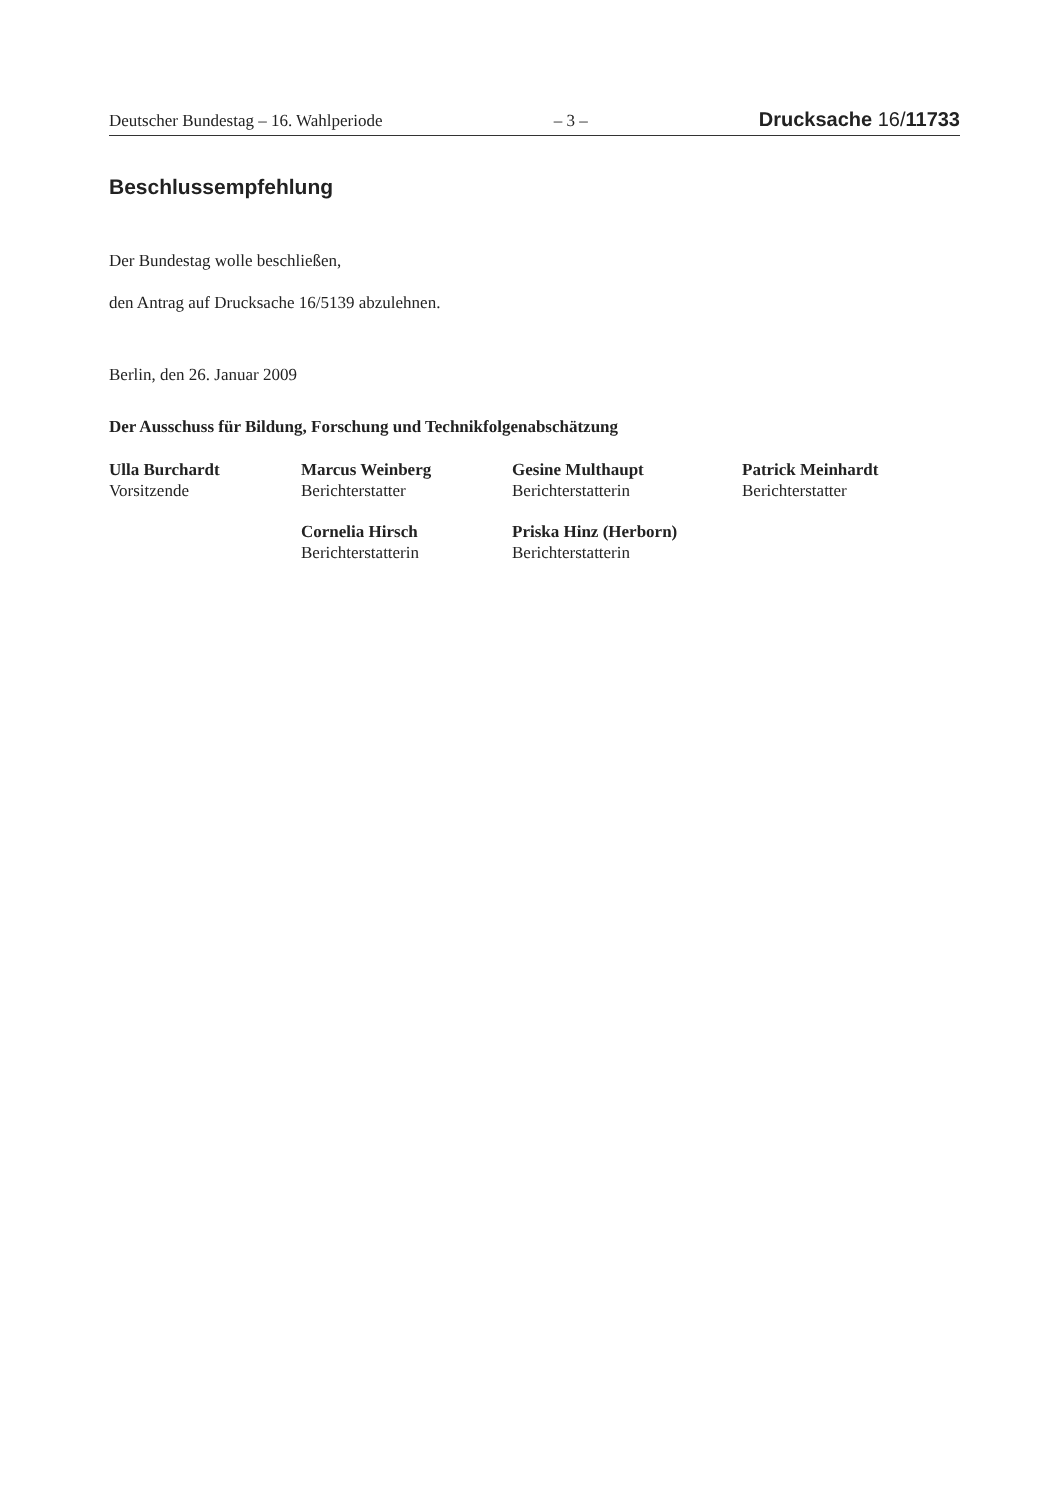Deutscher Bundestag – 16. Wahlperiode – 3 – Drucksache 16/11733
Beschlussempfehlung
Der Bundestag wolle beschließen,
den Antrag auf Drucksache 16/5139 abzulehnen.
Berlin, den 26. Januar 2009
Der Ausschuss für Bildung, Forschung und Technikfolgenabschätzung
Ulla Burchardt
Vorsitzende
Marcus Weinberg
Berichterstatter
Gesine Multhaupt
Berichterstatterin
Patrick Meinhardt
Berichterstatter
Cornelia Hirsch
Berichterstatterin
Priska Hinz (Herborn)
Berichterstatterin